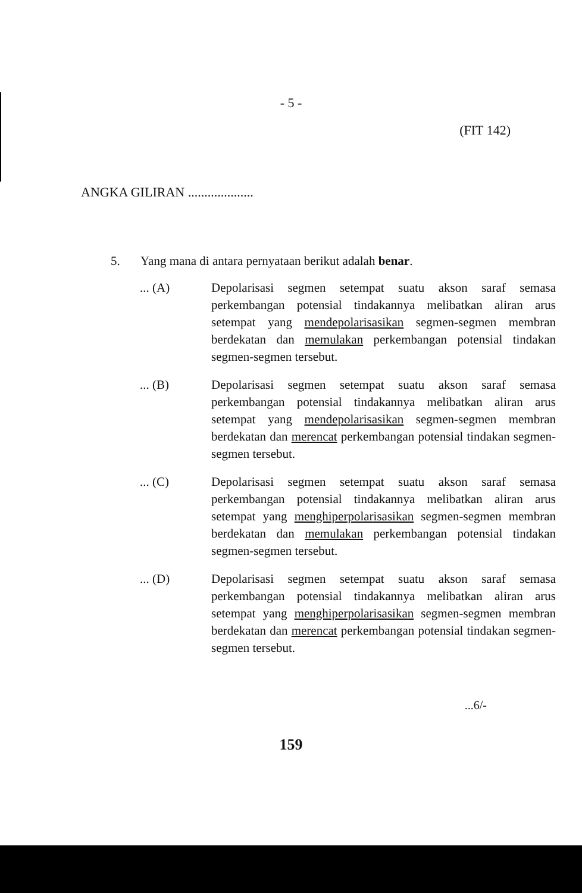- 5 -
(FIT 142)
ANGKA GILIRAN ....................
5. Yang mana di antara pernyataan berikut adalah benar.
... (A) Depolarisasi segmen setempat suatu akson saraf semasa perkembangan potensial tindakannya melibatkan aliran arus setempat yang mendepolarisasikan segmen-segmen membran berdekatan dan memulakan perkembangan potensial tindakan segmen-segmen tersebut.
... (B) Depolarisasi segmen setempat suatu akson saraf semasa perkembangan potensial tindakannya melibatkan aliran arus setempat yang mendepolarisasikan segmen-segmen membran berdekatan dan merencat perkembangan potensial tindakan segmen-segmen tersebut.
... (C) Depolarisasi segmen setempat suatu akson saraf semasa perkembangan potensial tindakannya melibatkan aliran arus setempat yang menghiperpolarisasikan segmen-segmen membran berdekatan dan memulakan perkembangan potensial tindakan segmen-segmen tersebut.
... (D) Depolarisasi segmen setempat suatu akson saraf semasa perkembangan potensial tindakannya melibatkan aliran arus setempat yang menghiperpolarisasikan segmen-segmen membran berdekatan dan merencat perkembangan potensial tindakan segmen-segmen tersebut.
...6/-
159